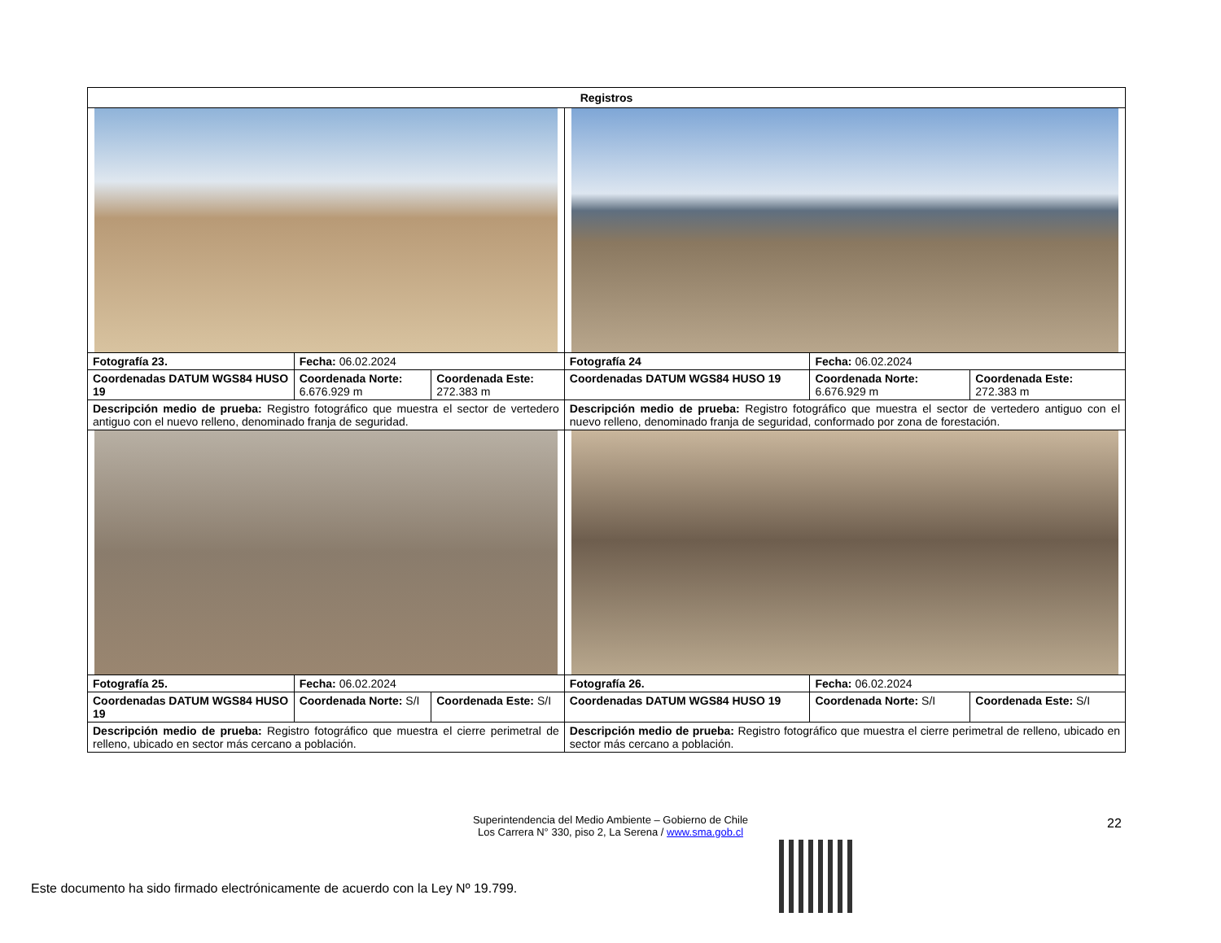| Registros | | | | | |
| --- | --- | --- | --- | --- | --- |
| Fotografía 23. | Fecha: 06.02.2024 | | Fotografía 24 | Fecha: 06.02.2024 | |
| Coordenadas DATUM WGS84 HUSO 19 | Coordenada Norte: 6.676.929 m | Coordenada Este: 272.383 m | Coordenadas DATUM WGS84 HUSO 19 | Coordenada Norte: 6.676.929 m | Coordenada Este: 272.383 m |
| Descripción medio de prueba: Registro fotográfico que muestra el sector de vertedero antiguo con el nuevo relleno, denominado franja de seguridad. | | | Descripción medio de prueba: Registro fotográfico que muestra el sector de vertedero antiguo con el nuevo relleno, denominado franja de seguridad, conformado por zona de forestación. | | |
| Fotografía 25. | Fecha: 06.02.2024 | | Fotografía 26. | Fecha: 06.02.2024 | |
| Coordenadas DATUM WGS84 HUSO 19 | Coordenada Norte: S/I | Coordenada Este: S/I | Coordenadas DATUM WGS84 HUSO 19 | Coordenada Norte: S/I | Coordenada Este: S/I |
| Descripción medio de prueba: Registro fotográfico que muestra el cierre perimetral de relleno, ubicado en sector más cercano a población. | | | Descripción medio de prueba: Registro fotográfico que muestra el cierre perimetral de relleno, ubicado en sector más cercano a población. | | |
22
Superintendencia del Medio Ambiente – Gobierno de Chile
Los Carrera N° 330, piso 2, La Serena / www.sma.gob.cl
Este documento ha sido firmado electrónicamente de acuerdo con la Ley Nº 19.799.